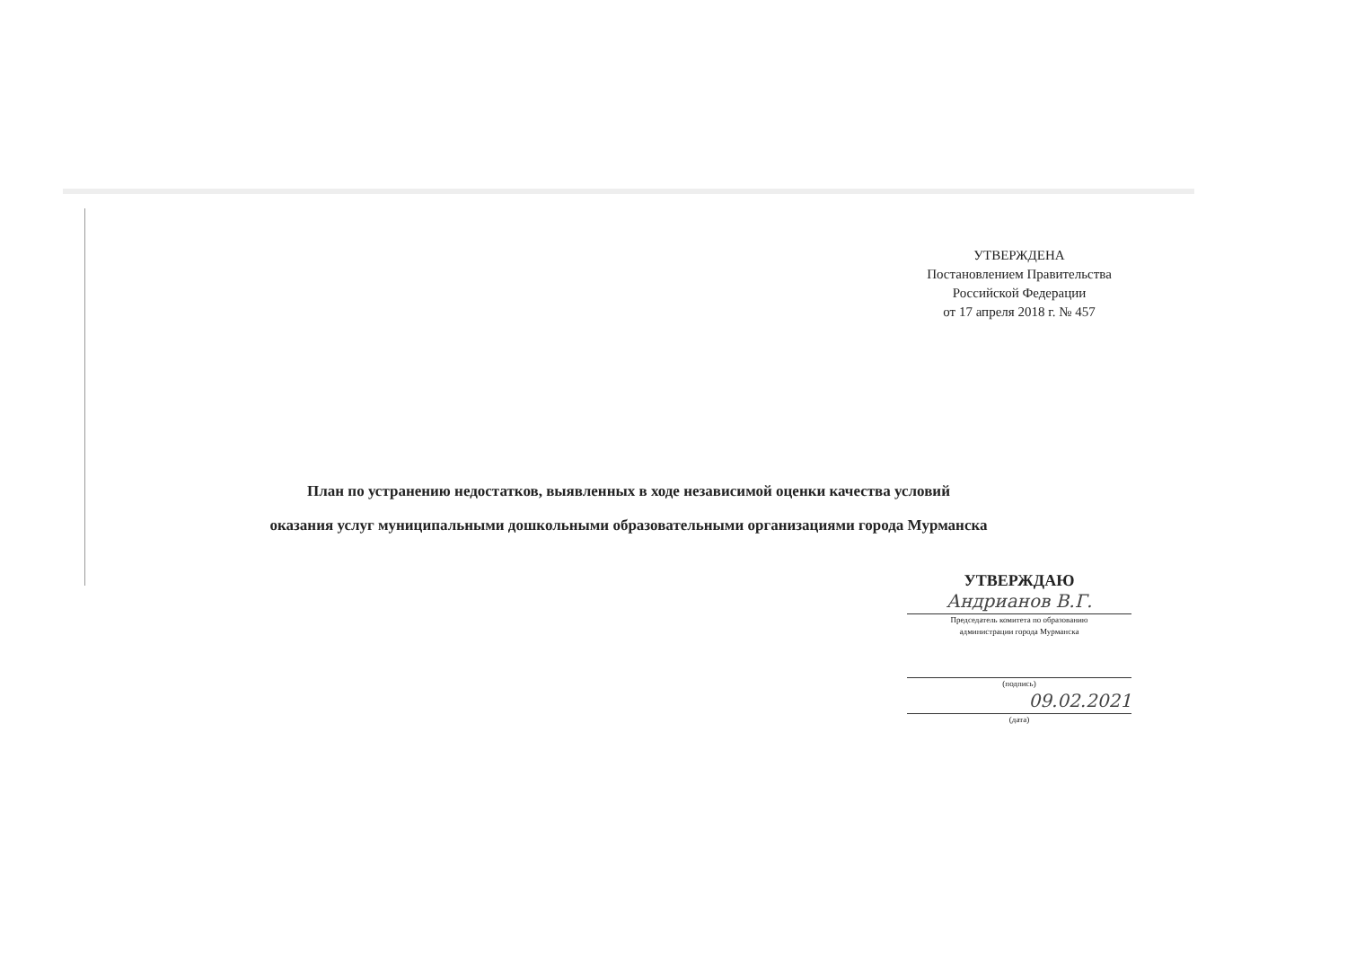УТВЕРЖДЕНА
Постановлением Правительства
Российской Федерации
от 17 апреля 2018 г. № 457
План по устранению недостатков, выявленных в ходе независимой оценки качества условий
оказания услуг муниципальными дошкольными образовательными организациями города Мурманска
УТВЕРЖДАЮ
Андрианов В.Г.
Председатель комитета по образованию
администрации города Мурманска
(подпись)
09.02.2021
(дата)